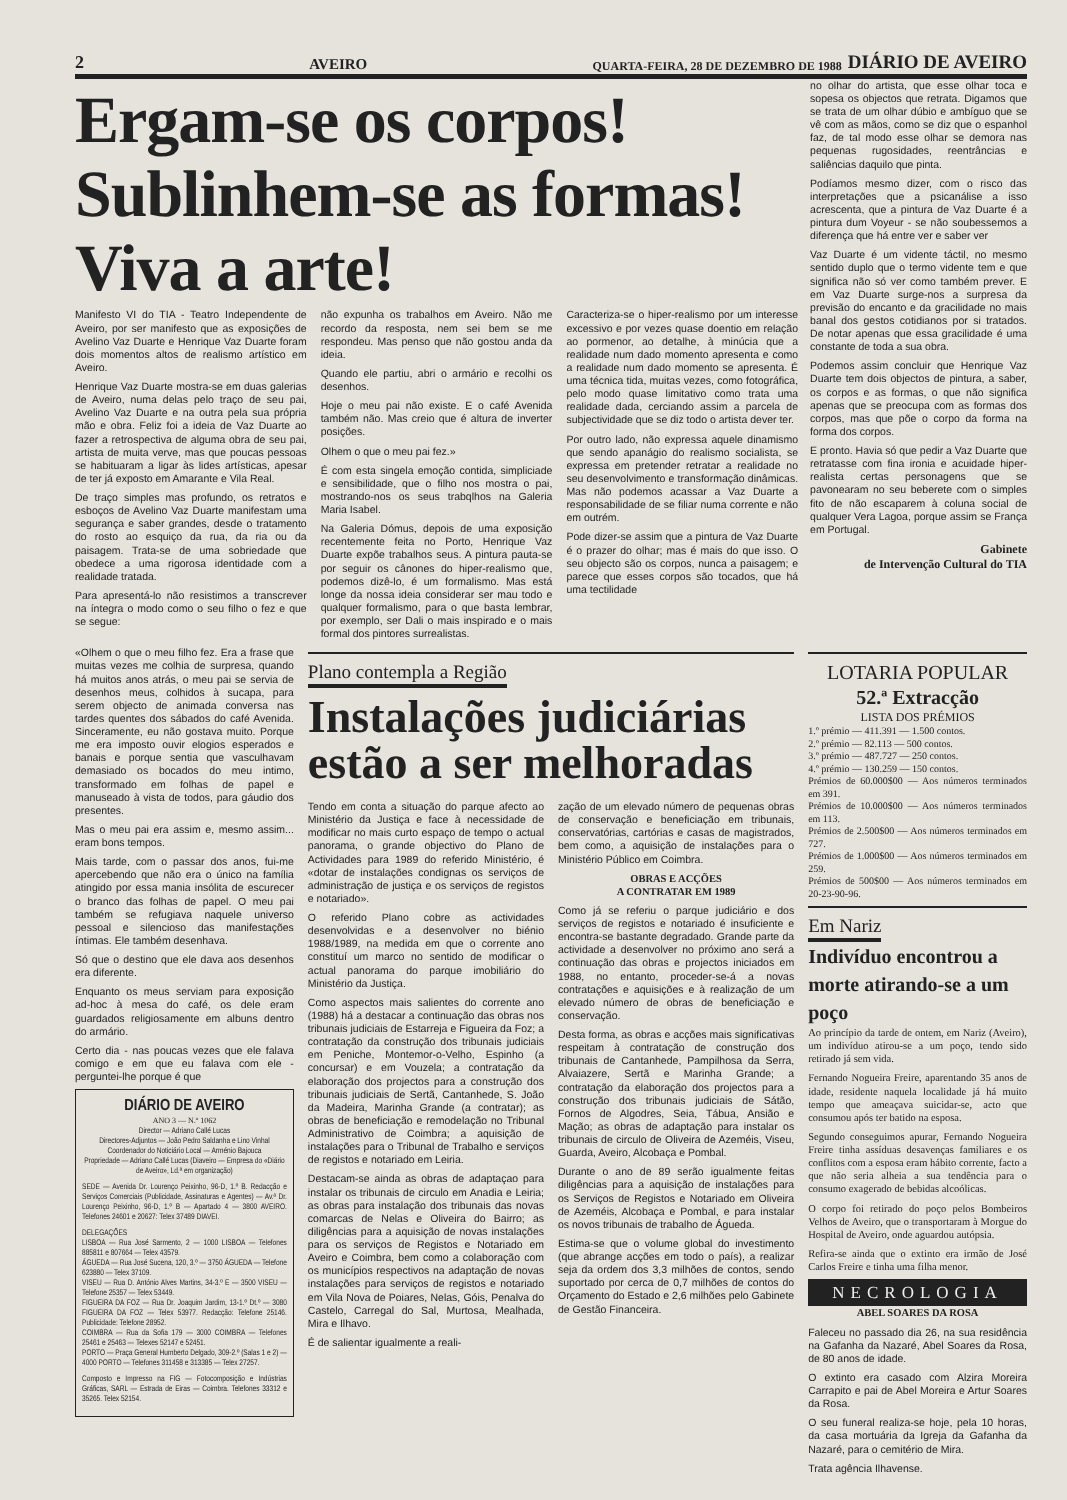2 AVEIRO QUARTA-FEIRA, 28 DE DEZEMBRO DE 1988 DIÁRIO DE AVEIRO
Ergam-se os corpos!
Sublinhem-se as formas!
Viva a arte!
Manifesto VI do TIA - Teatro Independente de Aveiro, por ser manifesto que as exposições de Avelino Vaz Duarte e Henrique Vaz Duarte foram dois momentos altos de realismo artístico em Aveiro.
Henrique Vaz Duarte mostra-se em duas galerias de Aveiro, numa delas pelo traço de seu pai, Avelino Vaz Duarte e na outra pela sua própria mão e obra. Feliz foi a ideia de Vaz Duarte ao fazer a retrospectiva de alguma obra de seu pai, artista de muita verve, mas que poucas pessoas se habituaram a ligar às lides artísticas, apesar de ter já exposto em Amarante e Vila Real.
De traço simples mas profundo, os retratos e esboços de Avelino Vaz Duarte manifestam uma segurança e saber grandes, desde o tratamento do rosto ao esquiço da rua, da ria ou da paisagem. Trata-se de uma sobriedade que obedece a uma rigorosa identidade com a realidade tratada.
Para apresentá-lo não resistimos a transcrever na íntegra o modo como o seu filho o fez e que se segue:
não expunha os trabalhos em Aveiro. Não me recordo da resposta, nem sei bem se me respondeu. Mas penso que não gostou anda da ideia.
Quando ele partiu, abri o armário e recolhi os desenhos.
Hoje o meu pai não existe. E o café Avenida também não. Mas creio que é altura de inverter posições.
Olhem o que o meu pai fez.»
É com esta singela emoção contida, simpliciade e sensibilidade, que o filho nos mostra o pai, mostrando-nos os seus trabqlhos na Galeria Maria Isabel.
Na Galeria Dómus, depois de uma exposição recentemente feita no Porto, Henrique Vaz Duarte expõe trabalhos seus. A pintura pauta-se por seguir os cânones do hiper-realismo que, podemos dizê-lo, é um formalismo. Mas está longe da nossa ideia considerar ser mau todo e qualquer formalismo, para o que basta lembrar, por exemplo, ser Dali o mais inspirado e o mais formal dos pintores surrealistas.
Caracteriza-se o hiper-realismo por um interesse excessivo e por vezes quase doentio em relação ao pormenor, ao detalhe, à minúcia que a realidade num dado momento apresenta e como a realidade num dado momento se apresenta. É uma técnica tida, muitas vezes, como fotográfica, pelo modo quase limitativo como trata uma realidade dada, cerciando assim a parcela de subjectividade que se diz todo o artista dever ter.
Por outro lado, não expressa aquele dinamismo que sendo apanágio do realismo socialista, se expressa em pretender retratar a realidade no seu desenvolvimento e transformação dinâmicas. Mas não podemos acassar a Vaz Duarte a responsabilidade de se filiar numa corrente e não em outrém.
Pode dizer-se assim que a pintura de Vaz Duarte é o prazer do olhar; mas é mais do que isso. O seu objecto são os corpos, nunca a paisagem; e parece que esses corpos são tocados, que há uma tectilidade
no olhar do artista, que esse olhar toca e sopesa os objectos que retrata. Digamos que se trata de um olhar dúbio e ambíguo que se vê com as mãos, como se diz que o espanhol faz, de tal modo esse olhar se demora nas pequenas rugosidades, reentrâncias e saliências daquilo que pinta.
Podíamos mesmo dizer, com o risco das interpretações que a psicanálise a isso acrescenta, que a pintura de Vaz Duarte é a pintura dum Voyeur - se não soubessemos a diferença que há entre ver e saber ver
Vaz Duarte é um vidente táctil, no mesmo sentido duplo que o termo vidente tem e que significa não só ver como também prever. E em Vaz Duarte surge-nos a surpresa da previsão do encanto e da gracilidade no mais banal dos gestos cotidianos por si tratados. De notar apenas que essa gracilidade é uma constante de toda a sua obra.
Podemos assim concluir que Henrique Vaz Duarte tem dois objectos de pintura, a saber, os corpos e as formas, o que não significa apenas que se preocupa com as formas dos corpos, mas que põe o corpo da forma na forma dos corpos.
E pronto. Havia só que pedir a Vaz Duarte que retratasse com fina ironia e acuidade hiper-realista certas personagens que se pavonearam no seu beberete com o simples fito de não escaparem à coluna social de qualquer Vera Lagoa, porque assim se França em Portugal.
Gabinete
de Intervenção Cultural do TIA
«Olhem o que o meu filho fez. Era a frase que muitas vezes me colhia de surpresa, quando há muitos anos atrás, o meu pai se servia de desenhos meus, colhidos à sucapa, para serem objecto de animada conversa nas tardes quentes dos sábados do café Avenida. Sinceramente, eu não gostava muito. Porque me era imposto ouvir elogios esperados e banais e porque sentia que vasculhavam demasiado os bocados do meu intimo, transformado em folhas de papel e manuseado à vista de todos, para gáudio dos presentes.
Mas o meu pai era assim e, mesmo assim... eram bons tempos.
Mais tarde, com o passar dos anos, fui-me apercebendo que não era o único na família atingido por essa mania insólita de escurecer o branco das folhas de papel. O meu pai também se refugiava naquele universo pessoal e silencioso das manifestações íntimas. Ele também desenhava.
Só que o destino que ele dava aos desenhos era diferente.
Enquanto os meus serviam para exposição ad-hoc à mesa do café, os dele eram guardados religiosamente em albuns dentro do armário.
Certo dia - nas poucas vezes que ele falava comigo e em que eu falava com ele - perguntei-lhe porque é que
DIÁRIO DE AVEIRO
ANO 3 — N.º 1062
Director — Adriano Callé Lucas
Directores-Adjuntos — João Pedro Saldanha e Lino Vinhal
Coordenador do Noticiário Local — Arménio Bajouca
Propriedade — Adriano Callé Lucas (Diaveiro — Empresa do «Diário de Aveiro», Ld.ª em organização)
SEDE — Avenida Dr. Lourenço Peixinho, 96-D, 1.º B. Redacção e Serviços Comerciais (Publicidade, Assinaturas e Agentes) — Av.ª Dr. Lourenço Peixinho, 96-D, 1.º B — Apartado 4 — 3800 AVEIRO. Telefones 24601 e 20627: Telex 37489 DIAVEI.
DELEGAÇÕES
LISBOA — Rua José Sarmento, 2 — 1000 LISBOA — Telefones 885811 e 807664 — Telex 43579.
ÁGUEDA — Rua José Sucena, 120, 3.º — 3750 ÁGUEDA — Telefone 623880 — Telex 37109.
VISEU — Rua D. António Alves Martins, 34-3.º E — 3500 VISEU — Telefone 25357 — Telex 53449.
FIGUEIRA DA FOZ — Rua Dr. Joaquim Jardim, 13-1.º Dt.º — 3080 FIGUEIRA DA FOZ — Telex 53977. Redacção: Telefone 25146. Publicidade: Telefone 28952.
COIMBRA — Rua da Sofia 179 — 3000 COIMBRA — Telefones 25461 e 25463 — Telexes 52147 e 52451.
PORTO — Praça General Humberto Delgado, 309-2.º (Salas 1 e 2) — 4000 PORTO — Telefones 311458 e 313385 — Telex 27257.
Composto e Impresso na FIG — Fotocomposição e Indústrias Gráficas, SARL — Estrada de Eiras — Coimbra. Telefones 33312 e 35265. Telex 52154.
Plano contempla a Região
Instalações judiciárias estão a ser melhoradas
Tendo em conta a situação do parque afecto ao Ministério da Justiça e face à necessidade de modificar no mais curto espaço de tempo o actual panorama, o grande objectivo do Plano de Actividades para 1989 do referido Ministério, é «dotar de instalações condignas os serviços de administração de justiça e os serviços de registos e notariado».
O referido Plano cobre as actividades desenvolvidas e a desenvolver no biénio 1988/1989, na medida em que o corrente ano constituí um marco no sentido de modificar o actual panorama do parque imobiliário do Ministério da Justiça.
Como aspectos mais salientes do corrente ano (1988) há a destacar a continuação das obras nos tribunais judiciais de Estarreja e Figueira da Foz; a contratação da construção dos tribunais judiciais em Peniche, Montemor-o-Velho, Espinho (a concursar) e em Vouzela; a contratação da elaboração dos projectos para a construção dos tribunais judiciais de Sertã, Cantanhede, S. João da Madeira, Marinha Grande (a contratar); as obras de beneficiação e remodelação no Tribunal Administrativo de Coimbra; a aquisição de instalações para o Tribunal de Trabalho e serviços de registos e notariado em Leiria.
Destacam-se ainda as obras de adaptaçao para instalar os tribunais de circulo em Anadia e Leiria; as obras para instalação dos tribunais das novas comarcas de Nelas e Oliveira do Bairro; as diligências para a aquisição de novas instalações para os serviços de Registos e Notariado em Aveiro e Coimbra, bem como a colaboração com os municípios respectivos na adaptação de novas instalações para serviços de registos e notariado em Vila Nova de Poiares, Nelas, Góis, Penalva do Castelo, Carregal do Sal, Murtosa, Mealhada, Mira e Ilhavo.
É de salientar igualmente a reali-
zação de um elevado número de pequenas obras de conservação e beneficiação em tribunais, conservatórias, cartórias e casas de magistrados, bem como, a aquisição de instalações para o Ministério Público em Coimbra.
OBRAS E ACÇÕES
A CONTRATAR EM 1989
Como já se referiu o parque judiciário e dos serviços de registos e notariado é insuficiente e encontra-se bastante degradado. Grande parte da actividade a desenvolver no próximo ano será a continuação das obras e projectos iniciados em 1988, no entanto, proceder-se-á a novas contratações e aquisições e à realização de um elevado número de obras de beneficiação e conservação.
Desta forma, as obras e acções mais significativas respeitam à contratação de construção dos tribunais de Cantanhede, Pampilhosa da Serra, Alvaiazere, Sertã e Marinha Grande; a contratação da elaboração dos projectos para a construção dos tribunais judiciais de Sátão, Fornos de Algodres, Seia, Tábua, Ansião e Mação; as obras de adaptação para instalar os tribunais de circulo de Oliveira de Azeméis, Viseu, Guarda, Aveiro, Alcobaça e Pombal.
Durante o ano de 89 serão igualmente feitas diligências para a aquisição de instalações para os Serviços de Registos e Notariado em Oliveira de Azeméis, Alcobaça e Pombal, e para instalar os novos tribunais de trabalho de Águeda.
Estima-se que o volume global do investimento (que abrange acções em todo o país), a realizar seja da ordem dos 3,3 milhões de contos, sendo suportado por cerca de 0,7 milhões de contos do Orçamento do Estado e 2,6 milhões pelo Gabinete de Gestão Financeira.
LOTARIA POPULAR
52.ª Extracção
LISTA DOS PRÉMIOS
1.º prémio — 411.391 — 1.500 contos.
2.º prémio — 82.113 — 500 contos.
3.º prémio — 487.727 — 250 contos.
4.º prémio — 130.259 — 150 contos.
Prémios de 60.000$00 — Aos números terminados em 391.
Prémios de 10.000$00 — Aos números terminados em 113.
Prémios de 2.500$00 — Aos números terminados em 727.
Prémios de 1.000$00 — Aos números terminados em 259.
Prémios de 500$00 — Aos números terminados em 20-23-90-96.
Em Nariz
Indivíduo encontrou a morte atirando-se a um poço
Ao princípio da tarde de ontem, em Nariz (Aveiro), um indivíduo atirou-se a um poço, tendo sido retirado já sem vida.
Fernando Nogueira Freire, aparentando 35 anos de idade, residente naquela localidade já há muito tempo que ameaçava suicidar-se, acto que consumou após ter batido na esposa.
Segundo conseguimos apurar, Fernando Nogueira Freire tinha assíduas desavenças familiares e os conflitos com a esposa eram hábito corrente, facto a que não seria alheia a sua tendência para o consumo exagerado de bebidas alcoólicas.
O corpo foi retirado do poço pelos Bombeiros Velhos de Aveiro, que o transportaram à Morgue do Hospital de Aveiro, onde aguardou autópsia.
Refira-se ainda que o extinto era irmão de José Carlos Freire e tinha uma filha menor.
NECROLOGIA
ABEL SOARES DA ROSA
Faleceu no passado dia 26, na sua residência na Gafanha da Nazaré, Abel Soares da Rosa, de 80 anos de idade.
O extinto era casado com Alzira Moreira Carrapito e pai de Abel Moreira e Artur Soares da Rosa.
O seu funeral realiza-se hoje, pela 10 horas, da casa mortuária da Igreja da Gafanha da Nazaré, para o cemitério de Mira.
Trata agência Ilhavense.